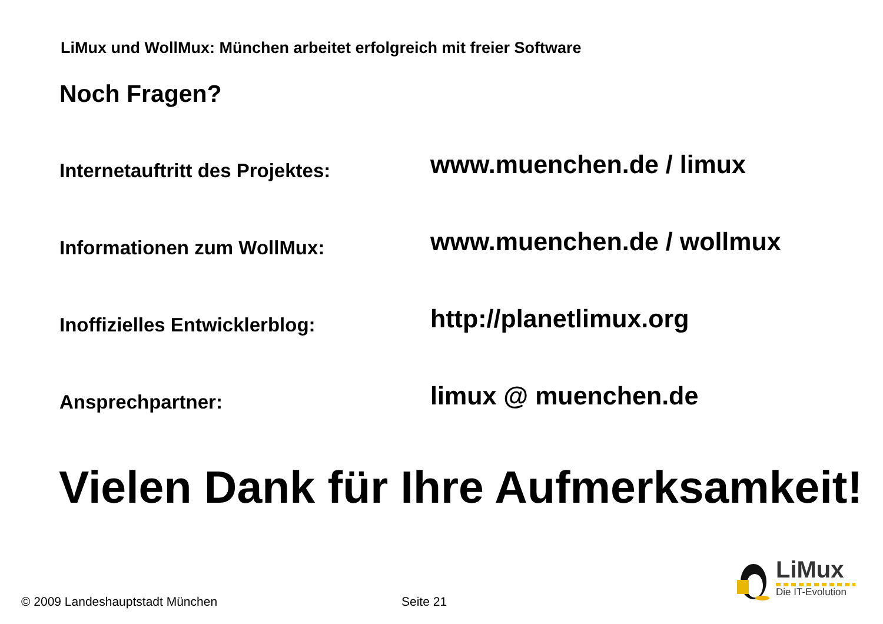LiMux und WollMux: München arbeitet erfolgreich mit freier Software
Noch Fragen?
Internetauftritt des Projektes:
www.muenchen.de / limux
Informationen zum WollMux:
www.muenchen.de / wollmux
Inoffizielles Entwicklerblog:
http://planetlimux.org
Ansprechpartner:
limux @ muenchen.de
Vielen Dank für Ihre Aufmerksamkeit!
© 2009 Landeshauptstadt München
Seite 21
LiMux
Die IT-Evolution